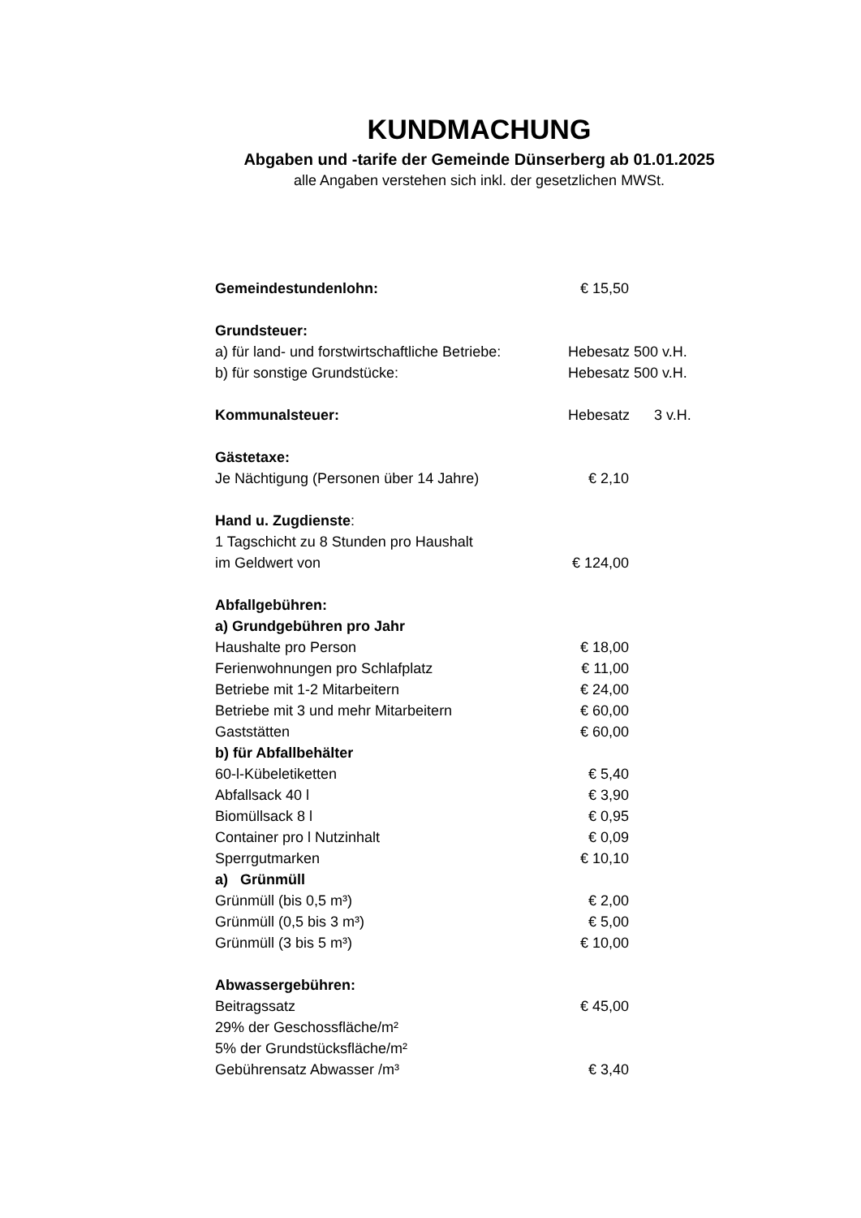KUNDMACHUNG
Abgaben und -tarife der Gemeinde Dünserberg ab 01.01.2025
alle Angaben verstehen sich inkl. der gesetzlichen MWSt.
| Gemeindestundenlohn: | € 15,50 | |
| Grundsteuer: | | |
| a) für land- und forstwirtschaftliche Betriebe: | Hebesatz 500 v.H. | |
| b) für sonstige Grundstücke: | Hebesatz 500 v.H. | |
| Kommunalsteuer: | Hebesatz 3 v.H. | |
| Gästetaxe: | | |
| Je Nächtigung (Personen über 14 Jahre) | € 2,10 | |
| Hand u. Zugdienste : | | |
| 1 Tagschicht zu 8 Stunden pro Haushalt | | |
| im Geldwert von | € 124,00 | |
| Abfallgebühren: | | |
| a) Grundgebühren pro Jahr | | |
| Haushalte pro Person | € 18,00 | |
| Ferienwohnungen pro Schlafplatz | € 11,00 | |
| Betriebe mit 1-2 Mitarbeitern | € 24,00 | |
| Betriebe mit 3 und mehr Mitarbeitern | € 60,00 | |
| Gaststätten | € 60,00 | |
| b) für Abfallbehälter | | |
| 60-l-Kübeletiketten | € 5,40 | |
| Abfallsack 40 l | € 3,90 | |
| Biomüllsack 8 l | € 0,95 | |
| Container pro l Nutzinhalt | € 0,09 | |
| Sperrgutmarken | € 10,10 | |
| a) Grünmüll | | |
| Grünmüll (bis 0,5 m³) | € 2,00 | |
| Grünmüll (0,5 bis 3 m³) | € 5,00 | |
| Grünmüll (3 bis 5 m³) | € 10,00 | |
| Abwassergebühren: | | |
| Beitragssatz | € 45,00 | |
| 29% der Geschossfläche/m² | | |
| 5% der Grundstücksfläche/m² | | |
| Gebührensatz Abwasser /m³ | € 3,40 | |